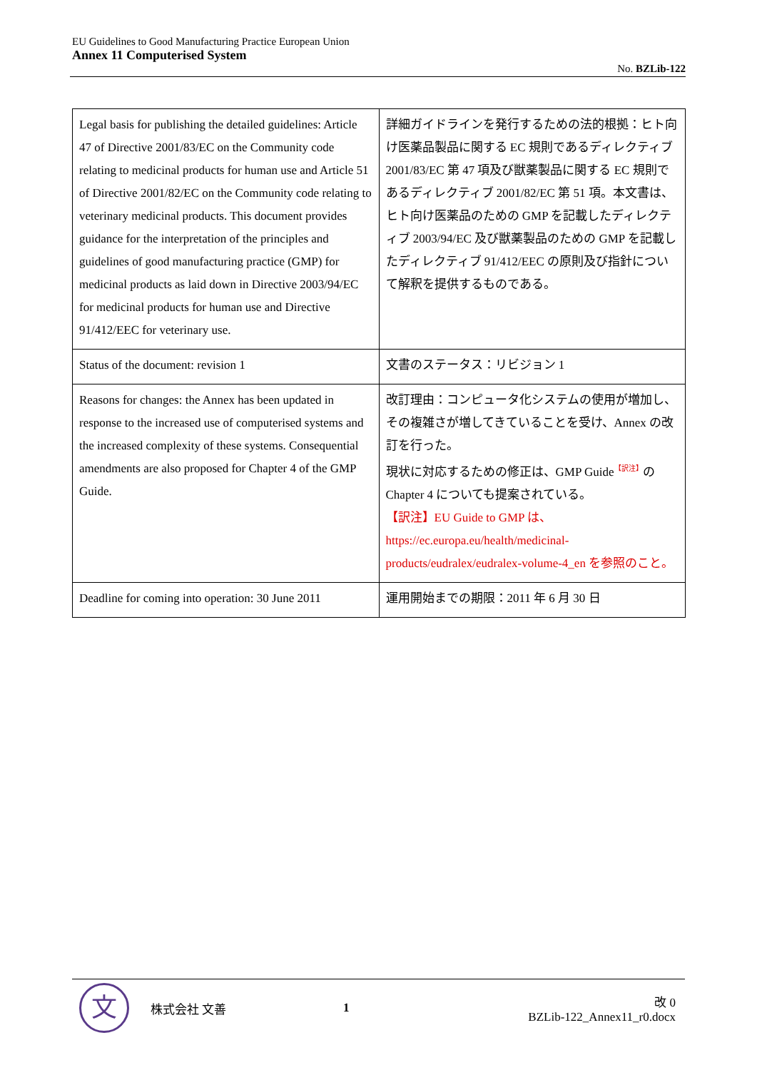EU Guidelines to Good Manufacturing Practice European Union
Annex 11 Computerised System
No. BZLib-122
| Legal basis for publishing the detailed guidelines: Article 47 of Directive 2001/83/EC on the Community code relating to medicinal products for human use and Article 51 of Directive 2001/82/EC on the Community code relating to veterinary medicinal products. This document provides guidance for the interpretation of the principles and guidelines of good manufacturing practice (GMP) for medicinal products as laid down in Directive 2003/94/EC for medicinal products for human use and Directive 91/412/EEC for veterinary use. | 詳細ガイドラインを発行するための法的根拠：ヒト向け医薬品製品に関する EC 規則であるディレクティブ 2001/83/EC 第 47 項及び獣薬製品に関する EC 規則であるディレクティブ 2001/82/EC 第 51 項。本文書は、ヒト向け医薬品のための GMP を記載したディレクティブ 2003/94/EC 及び獣薬製品のための GMP を記載したディレクティブ 91/412/EEC の原則及び指針について解釈を提供するものである。 |
| Status of the document: revision 1 | 文書のステータス：リビジョン 1 |
| Reasons for changes: the Annex has been updated in response to the increased use of computerised systems and the increased complexity of these systems. Consequential amendments are also proposed for Chapter 4 of the GMP Guide. | 改訂理由：コンピュータ化システムの使用が増加し、その複雑さが増してきていることを受け、Annex の改訂を行った。 現状に対応するための修正は、GMP Guide<sup>【訳注】</sup>の Chapter 4 についても提案されている。 【訳注】EU Guide to GMP は、https://ec.europa.eu/health/medicinal-products/eudralex/eudralex-volume-4_en を参照のこと。 |
| Deadline for coming into operation: 30 June 2011 | 運用開始までの期限：2011 年 6 月 30 日 |
文
株式会社 文善 1
改 0
BZLib-122_Annex11_r0.docx